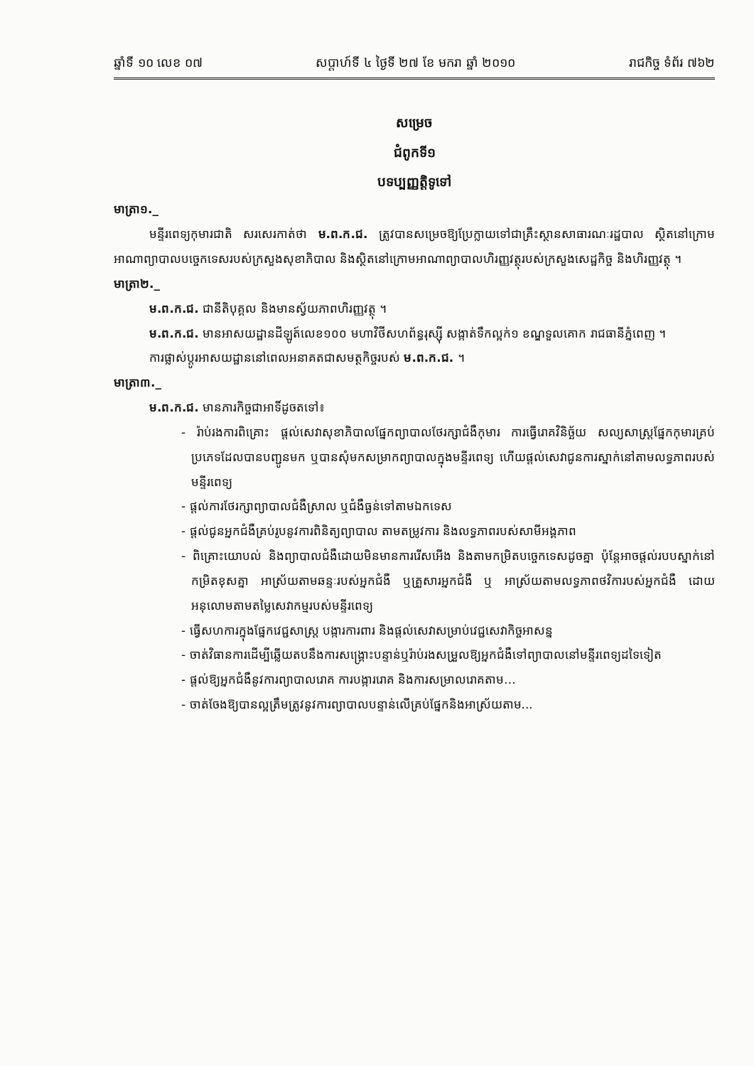ឆ្នាំទី ១០ លេខ ០៧ សប្តាហ៍ទី ៤ ថ្ងៃទី ២៧ ខែ មករា ឆ្នាំ ២០១០ រាជកិច្ច ទំព័រ ៧៦២
សម្រេច
ជំពូកទី១
បទប្បញ្ញត្តិទូទៅ
មាត្រា១._
មន្ទីរពេទ្យកុមារជាតិ សរសេរកាត់ថា ម.ព.ក.ជ. ត្រូវបានសម្រេចឱ្យប្រែក្លាយទៅជាគ្រឹះស្ថានសាធារណៈរដ្ឋបាល ស្ថិតនៅក្រោមអាណាព្យាបាលបច្ចេកទេសរបស់ក្រសួងសុខាភិបាល និងស្ថិតនៅក្រោមអាណាព្យាបាលហិរញ្ញវត្ថុរបស់ក្រសួងសេដ្ឋកិច្ច និងហិរញ្ញវត្ថុ ។
មាត្រា២._
ម.ព.ក.ជ. ជានីតិបុគ្គល និងមានស្វ័យភាពហិរញ្ញវត្ថុ ។
ម.ព.ក.ជ. មានអាសយដ្ឋានដីឡូត៍លេខ១០០ មហាវិថីសហព័ន្ធរុស្ស៊ី សង្កាត់ទឹកល្អក់១ ខណ្ឌទួលគោក រាជធានីភ្នំពេញ ។
ការផ្លាស់ប្តូរអាសយដ្ឋាននៅពេលអនាគតជាសមត្ថកិច្ចរបស់ ម.ព.ក.ជ. ។
មាត្រា៣._
ម.ព.ក.ជ. មានភារកិច្ចជាអាទិ៍ដូចតទៅ៖
- រ៉ាប់រងការពិគ្រោះ ផ្តល់សេវាសុខាភិបាលផ្នែកព្យាបាលថែរក្សាជំងឺកុមារ ការធ្វើរោគវិនិច្ឆ័យ សល្យសាស្ត្រផ្នែកកុមារគ្រប់ប្រភេទដែលបានបញ្ជូនមក ឬបានសុំមកសម្រាកព្យាបាលក្នុងមន្ទីរពេទ្យ ហើយផ្តល់សេវាជូនការស្នាក់នៅតាមលទ្ធភាពរបស់មន្ទីរពេទ្យ
- ផ្តល់ការថែរក្សាព្យាបាលជំងឺស្រាល ឬជំងឺធ្ងន់ទៅតាមឯកទេស
- ផ្តល់ជូនអ្នកជំងឺគ្រប់រូបនូវការពិនិត្យព្យាបាល តាមតម្រូវការ និងលទ្ធភាពរបស់សាមីអង្គភាព
- ពិគ្រោះយោបល់ និងព្យាបាលជំងឺដោយមិនមានការរើសអើង និងតាមកម្រិតបច្ចេកទេសដូចគ្នា ប៉ុន្តែអាចផ្តល់របបស្នាក់នៅកម្រិតខុសគ្នា អាស្រ័យតាមឆន្ទៈរបស់អ្នកជំងឺ ឬគ្រួសារអ្នកជំងឺ ឬ អាស្រ័យតាមលទ្ធភាពថវិការបស់អ្នកជំងឺ ដោយអនុលោមតាមតម្លៃសេវាកម្មរបស់មន្ទីរពេទ្យ
- ធ្វើសហការក្នុងផ្នែកវេជ្ជសាស្ត្រ បង្ការការពារ និងផ្តល់សេវាសម្រាប់វេជ្ជសេវាកិច្ចអាសន្ន
- ចាត់វិធានការដើម្បីឆ្លើយតបនឹងការសង្គ្រោះបន្ទាន់ឬរ៉ាប់រងសម្រួលឱ្យអ្នកជំងឺទៅព្យាបាលនៅមន្ទីរពេទ្យដទៃទៀត
- ផ្តល់ឱ្យអ្នកជំងឺនូវការព្យាបាលរោគ ការបង្ការរោគ និងការសម្រាលរោគតាម...
- ចាត់ចែងឱ្យបានល្អត្រឹមត្រូវនូវការព្យាបាលបន្ទាន់លើគ្រប់ផ្នែកនិងអាស្រ័យតាម...